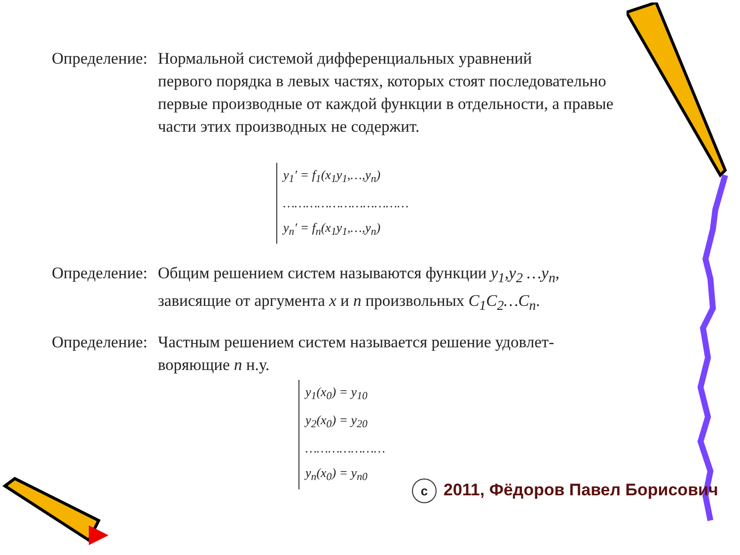Определение: Нормальной системой дифференциальных уравнений
первого порядка в левых частях, которых стоят последовательно первые производные от каждой функции в отдельности, а правые части этих производных не содержит.
y<sub>1</sub>′ = f<sub>1</sub>(x<sub>1</sub>y<sub>1</sub>,…,y<sub>n</sub>)
……………………………
y<sub>n</sub>′ = f<sub>n</sub>(x<sub>1</sub>y<sub>1</sub>,…,y<sub>n</sub>)
Определение: Общим решением систем называются функции y<sub>1</sub>,y<sub>2</sub> …y<sub>n</sub>,
зависящие от аргумента x и n произвольных C<sub>1</sub>C<sub>2</sub>…C<sub>n</sub>.
Определение: Частным решением систем называется решение удовлет-
воряющие n н.у.
y<sub>1</sub>(x<sub>0</sub>) = y<sub>10</sub>
y<sub>2</sub>(x<sub>0</sub>) = y<sub>20</sub>
…………………
y<sub>n</sub>(x<sub>0</sub>) = y<sub>n0</sub>
c 2011, Фёдоров Павел Борисович